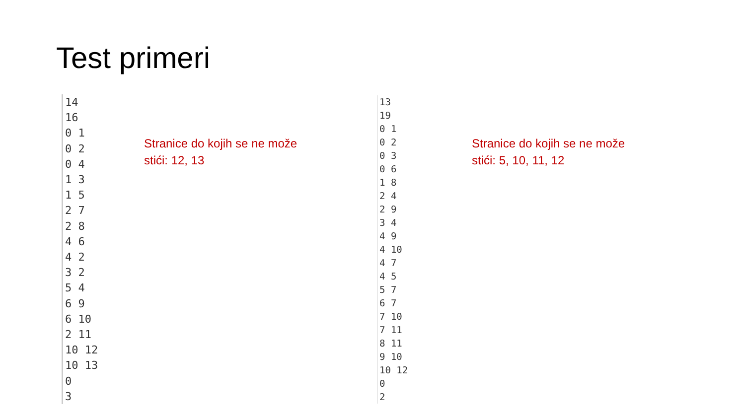Test primeri
14 16 0 1 0 2 0 4 1 3 1 5 2 7 2 8 4 6 4 2 3 2 5 4 6 9 6 10 2 11 10 12 10 13 0 3
Stranice do kojih se ne može
stići: 12, 13
13 19 0 1 0 2 0 3 0 6 1 8 2 4 2 9 3 4 4 9 4 10 4 7 4 5 5 7 6 7 7 10 7 11 8 11 9 10 10 12 0 2
Stranice do kojih se ne može
stići: 5, 10, 11, 12